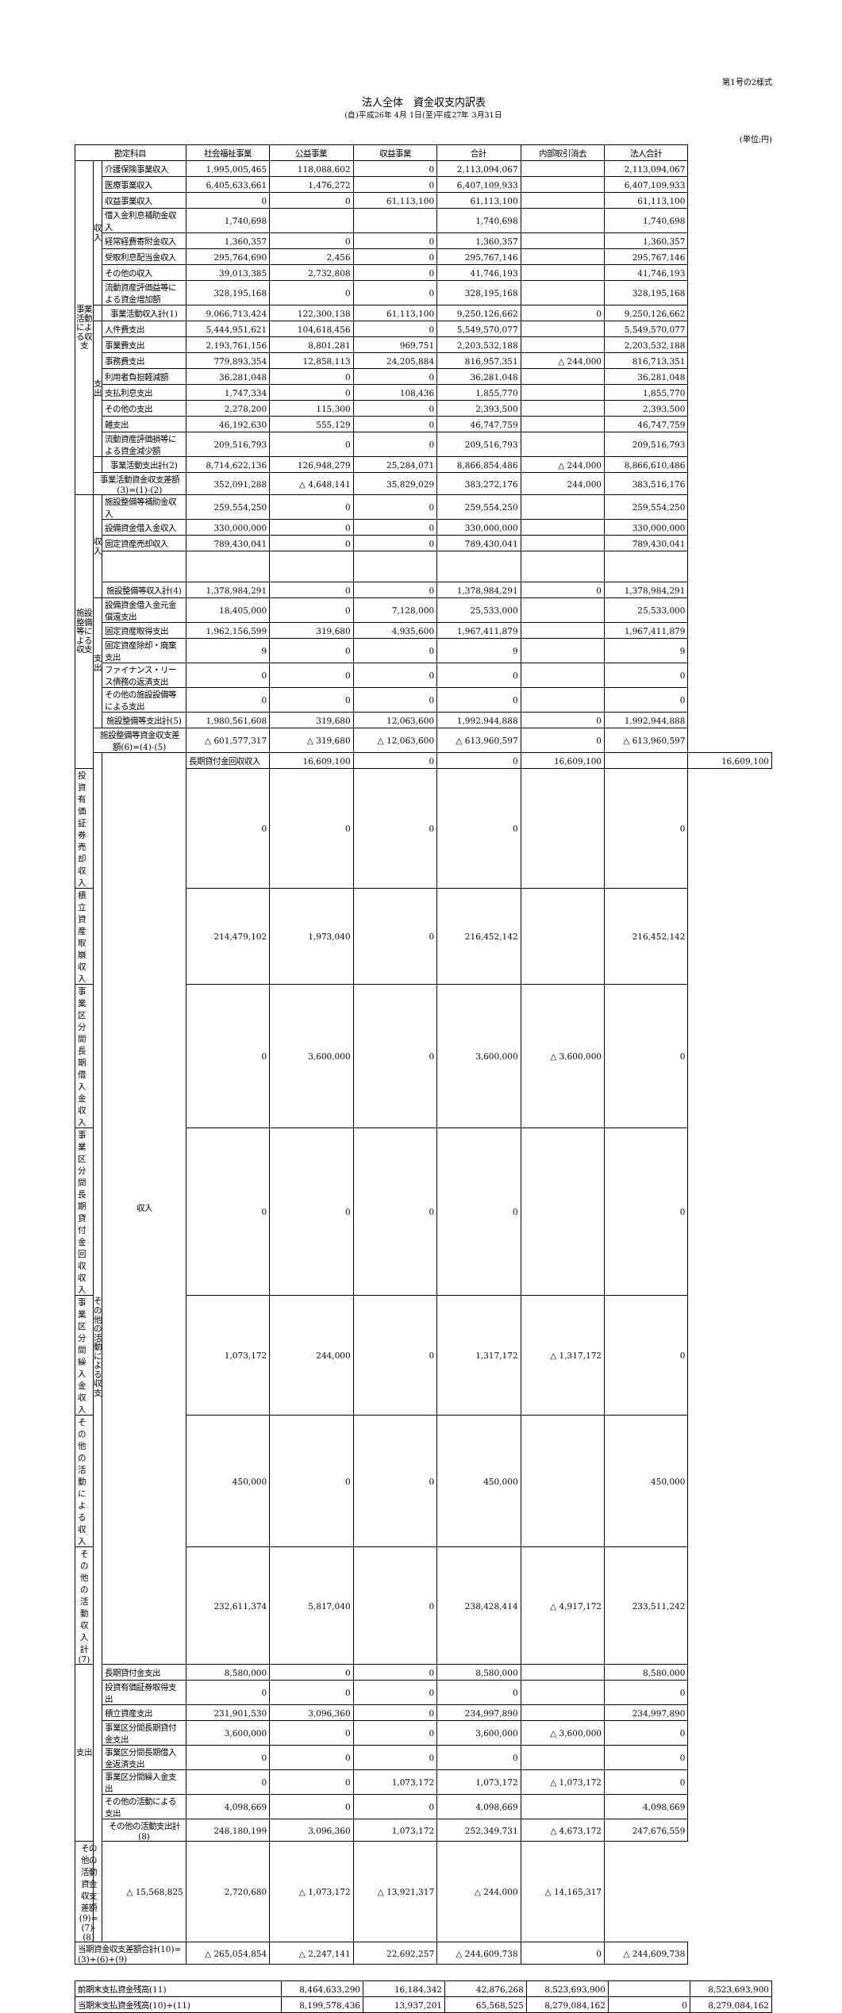第1号の2様式
法人全体　資金収支内訳表
(自)平成26年 4月 1日(至)平成27年 3月31日
(単位:円)
| 勘定科目 | | | 社会福祉事業 | 公益事業 | 収益事業 | 合計 | 内部取引消去 | 法人合計 | |
| --- | --- | --- | --- | --- | --- | --- | --- | --- | --- |
| 事業活動による収支 | 収入 | 介護保険事業収入 | 1,995,005,465 | 118,088,602 | 0 | 2,113,094,067 | | 2,113,094,067 | |
| | | 医療事業収入 | 6,405,633,661 | 1,476,272 | 0 | 6,407,109,933 | | 6,407,109,933 | |
| | | 収益事業収入 | 0 | 0 | 61,113,100 | 61,113,100 | | 61,113,100 | |
| | | 借入金利息補助金収入 | 1,740,698 | | | 1,740,698 | | 1,740,698 | |
| | | 経常経費寄附金収入 | 1,360,357 | 0 | 0 | 1,360,357 | | 1,360,357 | |
| | | 受取利息配当金収入 | 295,764,690 | 2,456 | 0 | 295,767,146 | | 295,767,146 | |
| | | その他の収入 | 39,013,385 | 2,732,808 | 0 | 41,746,193 | | 41,746,193 | |
| | | 流動資産評価益等による資金増加額 | 328,195,168 | 0 | 0 | 328,195,168 | | 328,195,168 | |
| | | 事業活動収入計(1) | 9,066,713,424 | 122,300,138 | 61,113,100 | 9,250,126,662 | 0 | 9,250,126,662 | |
| | 支出 | 人件費支出 | 5,444,951,621 | 104,618,456 | 0 | 5,549,570,077 | | 5,549,570,077 | |
| | | 事業費支出 | 2,193,761,156 | 8,801,281 | 969,751 | 2,203,532,188 | | 2,203,532,188 | |
| | | 事務費支出 | 779,893,354 | 12,858,113 | 24,205,884 | 816,957,351 | △ 244,000 | 816,713,351 | |
| | | 利用者負担軽減額 | 36,281,048 | 0 | 0 | 36,281,048 | | 36,281,048 | |
| | | 支払利息支出 | 1,747,334 | 0 | 108,436 | 1,855,770 | | 1,855,770 | |
| | | その他の支出 | 2,278,200 | 115,300 | 0 | 2,393,500 | | 2,393,500 | |
| | | 雑支出 | 46,192,630 | 555,129 | 0 | 46,747,759 | | 46,747,759 | |
| | | 流動資産評価損等による資金減少額 | 209,516,793 | 0 | 0 | 209,516,793 | | 209,516,793 | |
| | | 事業活動支出計(2) | 8,714,622,136 | 126,948,279 | 25,284,071 | 8,866,854,486 | △ 244,000 | 8,866,610,486 | |
| | 事業活動資金収支差額(3)=(1)-(2) | | 352,091,288 | △ 4,648,141 | 35,829,029 | 383,272,176 | 244,000 | 383,516,176 | |
| 施設整備等による収支 | 収入 | 施設整備等補助金収入 | 259,554,250 | 0 | 0 | 259,554,250 | | 259,554,250 | |
| | | 設備資金借入金収入 | 330,000,000 | 0 | 0 | 330,000,000 | | 330,000,000 | |
| | | 固定資産売却収入 | 789,430,041 | 0 | 0 | 789,430,041 | | 789,430,041 | |
| | | 施設整備等収入計(4) | 1,378,984,291 | 0 | 0 | 1,378,984,291 | 0 | 1,378,984,291 | |
| | 支出 | 設備資金借入金元金償還支出 | 18,405,000 | 0 | 7,128,000 | 25,533,000 | | 25,533,000 | |
| | | 固定資産取得支出 | 1,962,156,599 | 319,680 | 4,935,600 | 1,967,411,879 | | 1,967,411,879 | |
| | | 固定資産除却・廃棄支出 | 9 | 0 | 0 | 9 | | 9 | |
| | | ファイナンス・リース債務の返済支出 | 0 | 0 | 0 | 0 | | 0 | |
| | | その他の施設設備等による支出 | 0 | 0 | 0 | 0 | | 0 | |
| | | 施設整備等支出計(5) | 1,980,561,608 | 319,680 | 12,063,600 | 1,992,944,888 | 0 | 1,992,944,888 | |
| | 施設整備等資金収支差額(6)=(4)-(5) | | △ 601,577,317 | △ 319,680 | △ 12,063,600 | △ 613,960,597 | 0 | △ 613,960,597 | |
| | その他の活動による収支 | 収入 | 長期貸付金回収収入 | 16,609,100 | 0 | 0 | 16,609,100 | | 16,609,100 |
| 投資有価証券売却収入 | | | 0 | 0 | 0 | 0 | | 0 | |
| 積立資産取崩収入 | | | 214,479,102 | 1,973,040 | 0 | 216,452,142 | | 216,452,142 | |
| 事業区分間長期借入金収入 | | | 0 | 3,600,000 | 0 | 3,600,000 | △ 3,600,000 | 0 | |
| 事業区分間長期貸付金回収収入 | | | 0 | 0 | 0 | 0 | | 0 | |
| 事業区分間繰入金収入 | | | 1,073,172 | 244,000 | 0 | 1,317,172 | △ 1,317,172 | 0 | |
| その他の活動による収入 | | | 450,000 | 0 | 0 | 450,000 | | 450,000 | |
| その他の活動収入計(7) | | | 232,611,374 | 5,817,040 | 0 | 238,428,414 | △ 4,917,172 | 233,511,242 | |
| 支出 | | 長期貸付金支出 | 8,580,000 | 0 | 0 | 8,580,000 | | 8,580,000 | |
| | | 投資有価証券取得支出 | 0 | 0 | 0 | 0 | | 0 | |
| | | 積立資産支出 | 231,901,530 | 3,096,360 | 0 | 234,997,890 | | 234,997,890 | |
| | | 事業区分間長期貸付金支出 | 3,600,000 | 0 | 0 | 3,600,000 | △ 3,600,000 | 0 | |
| | | 事業区分間長期借入金返済支出 | 0 | 0 | 0 | 0 | | 0 | |
| | | 事業区分間繰入金支出 | 0 | 0 | 1,073,172 | 1,073,172 | △ 1,073,172 | 0 | |
| | | その他の活動による支出 | 4,098,669 | 0 | 0 | 4,098,669 | | 4,098,669 | |
| | | その他の活動支出計(8) | 248,180,199 | 3,096,360 | 1,073,172 | 252,349,731 | △ 4,673,172 | 247,676,559 | |
| その他の活動資金収支差額(9)=(7)-(8) | | △ 15,568,825 | 2,720,680 | △ 1,073,172 | △ 13,921,317 | △ 244,000 | △ 14,165,317 | | |
| 当期資金収支差額合計(10)=(3)+(6)+(9) | | | △ 265,054,854 | △ 2,247,141 | 22,692,257 | △ 244,609,738 | 0 | △ 244,609,738 | |
| 前期末支払資金残高(11) | 8,464,633,290 | 16,184,342 | 42,876,268 | 8,523,693,900 | | 8,523,693,900 |
| 当期末支払資金残高(10)+(11) | 8,199,578,436 | 13,937,201 | 65,568,525 | 8,279,084,162 | 0 | 8,279,084,162 |